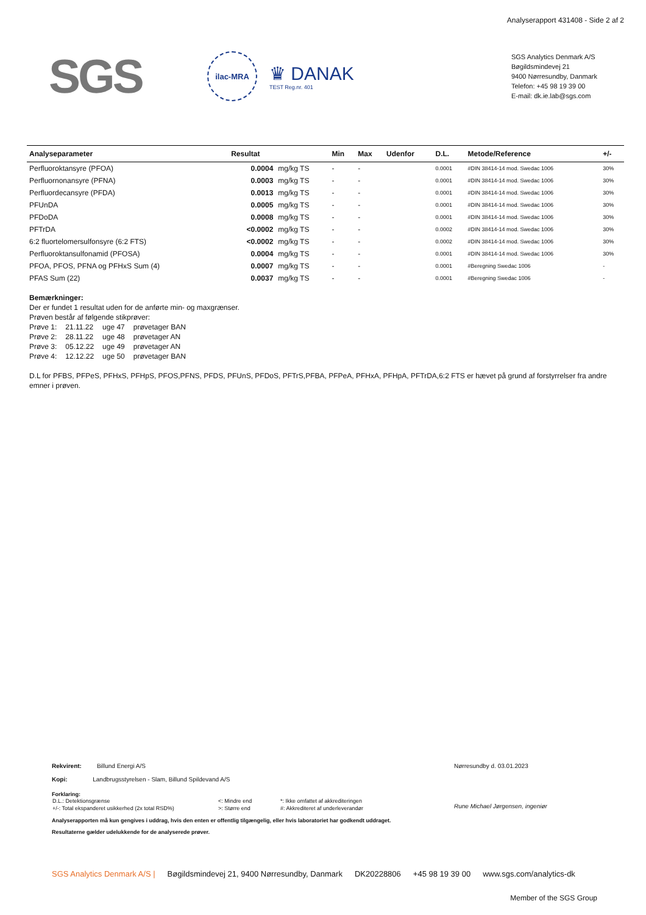Analyserapport 431408 - Side 2 af 2
SGS
ilac-MRA
♛ DANAK
TEST Reg.nr. 401
SGS Analytics Denmark A/S
Bøgildsmindevej 21
9400 Nørresundby, Danmark
Telefon: +45 98 19 39 00
E-mail: dk.ie.lab@sgs.com
| Analyseparameter | Resultat | | Min | Max | Udenfor | D.L. | Metode/Reference | +/- |
| --- | --- | --- | --- | --- | --- | --- | --- | --- |
| Perfluoroktansyre (PFOA) | 0.0004 | mg/kg TS | - | - | | 0.0001 | #DIN 38414-14 mod. Swedac 1006 | 30% |
| Perfluornonansyre (PFNA) | 0.0003 | mg/kg TS | - | - | | 0.0001 | #DIN 38414-14 mod. Swedac 1006 | 30% |
| Perfluordecansyre (PFDA) | 0.0013 | mg/kg TS | - | - | | 0.0001 | #DIN 38414-14 mod. Swedac 1006 | 30% |
| PFUnDA | 0.0005 | mg/kg TS | - | - | | 0.0001 | #DIN 38414-14 mod. Swedac 1006 | 30% |
| PFDoDA | 0.0008 | mg/kg TS | - | - | | 0.0001 | #DIN 38414-14 mod. Swedac 1006 | 30% |
| PFTrDA | <0.0002 | mg/kg TS | - | - | | 0.0002 | #DIN 38414-14 mod. Swedac 1006 | 30% |
| 6:2 fluortelomersulfonsyre (6:2 FTS) | <0.0002 | mg/kg TS | - | - | | 0.0002 | #DIN 38414-14 mod. Swedac 1006 | 30% |
| Perfluoroktansulfonamid (PFOSA) | 0.0004 | mg/kg TS | - | - | | 0.0001 | #DIN 38414-14 mod. Swedac 1006 | 30% |
| PFOA, PFOS, PFNA og PFHxS Sum (4) | 0.0007 | mg/kg TS | - | - | | 0.0001 | #Beregning Swedac 1006 | - |
| PFAS Sum (22) | 0.0037 | mg/kg TS | - | - | | 0.0001 | #Beregning Swedac 1006 | - |
Bemærkninger:
Der er fundet 1 resultat uden for de anførte min- og maxgrænser.
Prøven består af følgende stikprøver:
| Prøve 1: | 21.11.22 | uge 47 | prøvetager BAN |
| Prøve 2: | 28.11.22 | uge 48 | prøvetager AN |
| Prøve 3: | 05.12.22 | uge 49 | prøvetager AN |
| Prøve 4: | 12.12.22 | uge 50 | prøvetager BAN |
D.L for PFBS, PFPeS, PFHxS, PFHpS, PFOS,PFNS, PFDS, PFUnS, PFDoS, PFTrS,PFBA, PFPeA, PFHxA, PFHpA, PFTrDA,6:2 FTS er hævet på grund af forstyrrelser fra andre
emner i prøven.
Rekvirent: Billund Energi A/S
Kopi: Landbrugsstyrelsen - Slam, Billund Spildevand A/S
Nørresundby d. 03.01.2023
Rune Michael Jørgensen, ingeniør
Forklaring:
| D.L.: Detektionsgrænse | <: Mindre end | *: Ikke omfattet af akkrediteringen |
| +/-: Total ekspanderet usikkerhed (2x total RSD%) | >: Større end | #: Akkrediteret af underleverandør |
Analyserapporten må kun gengives i uddrag, hvis den enten er offentlig tilgængelig, eller hvis laboratoriet har godkendt uddraget.
Resultaterne gælder udelukkende for de analyserede prøver.
SGS Analytics Denmark A/S | Bøgildsmindevej 21, 9400 Nørresundby, Danmark DK20228806 +45 98 19 39 00 www.sgs.com/analytics-dk
Member of the SGS Group